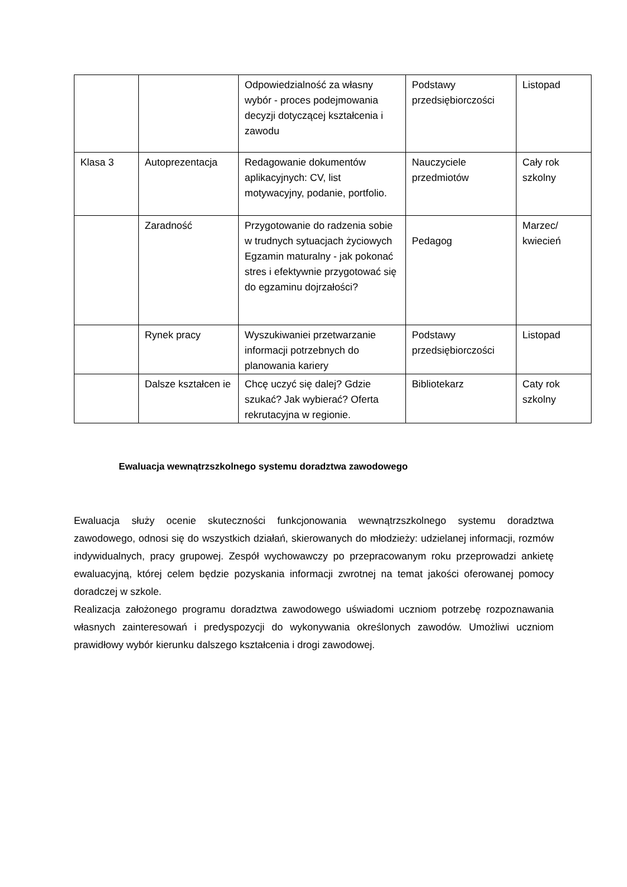| | | Odpowiedzialność za własny wybór - proces podejmowania decyzji dotyczącej kształcenia i zawodu | Podstawy przedsiębiorczości | Listopad |
| Klasa 3 | Autoprezentacja | Redagowanie dokumentów aplikacyjnych: CV, list motywacyjny, podanie, portfolio. | Nauczyciele przedmiotów | Cały rok szkolny |
| | Zaradność | Przygotowanie do radzenia sobie w trudnych sytuacjach życiowych Egzamin maturalny - jak pokonać stres i efektywnie przygotować się do egzaminu dojrzałości? | Pedagog | Marzec/ kwiecień |
| | Rynek pracy | Wyszukiwaniei przetwarzanie informacji potrzebnych do planowania kariery | Podstawy przedsiębiorczości | Listopad |
| | Dalsze kształcen ie | Chcę uczyć się dalej? Gdzie szukać? Jak wybierać? Oferta rekrutacyjna w regionie. | Bibliotekarz | Caty rok szkolny |
Ewaluacja wewnątrzszkolnego systemu doradztwa zawodowego
Ewaluacja służy ocenie skuteczności funkcjonowania wewnątrzszkolnego systemu doradztwa zawodowego, odnosi się do wszystkich działań, skierowanych do młodzieży: udzielanej informacji, rozmów indywidualnych, pracy grupowej. Zespół wychowawczy po przepracowanym roku przeprowadzi ankietę ewaluacyjną, której celem będzie pozyskania informacji zwrotnej na temat jakości oferowanej pomocy doradczej w szkole.
Realizacja założonego programu doradztwa zawodowego uświadomi uczniom potrzebę rozpoznawania własnych zainteresowań i predyspozycji do wykonywania określonych zawodów. Umożliwi uczniom prawidłowy wybór kierunku dalszego kształcenia i drogi zawodowej.